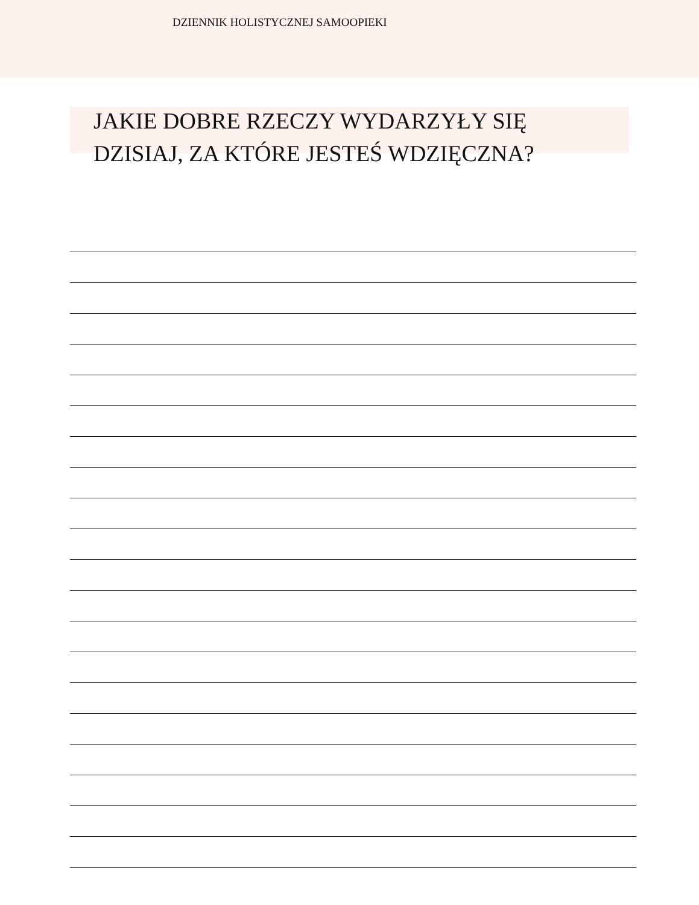DZIENNIK HOLISTYCZNEJ SAMOOPIEKI
JAKIE DOBRE RZECZY WYDARZYŁY SIĘ
DZISIAJ, ZA KTÓRE JESTEŚ WDZIĘCZNA?